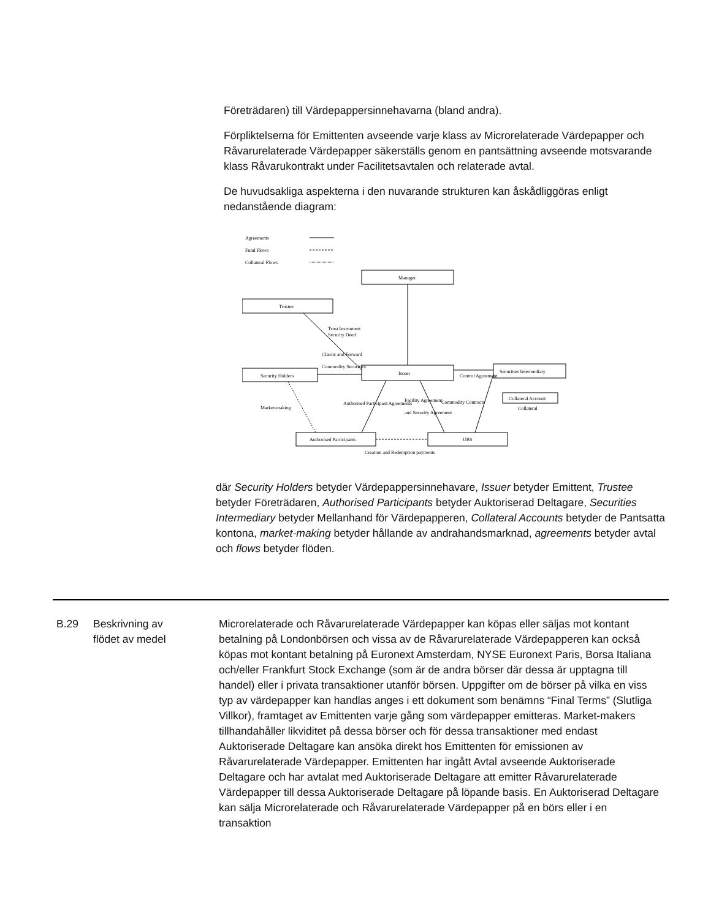Företrädaren) till Värdepappersinnehavarna (bland andra).
Förpliktelserna för Emittenten avseende varje klass av Microrelaterade Värdepapper och Råvarurelaterade Värdepapper säkerställs genom en pantsättning avseende motsvarande klass Råvarukontrakt under Facilitetsavtalen och relaterade avtal.
De huvudsakliga aspekterna i den nuvarande strukturen kan åskådliggöras enligt nedanstående diagram:
Agreements
Fund Flows
Collateral Flows
Manager
Trustee
Security Holders
Issuer
Securities Intermediary
Collateral Account
Authorised Participants
UBS
Trust Instrument
Security Deed
Classic and Forward
Commodity Securities
Market-making
Authorised Participant Agreements
Facility Agreement
and Security Agreement
Commodity Contracts
Control Agreement
Collateral
Creation and Redemption payments
där Security Holders betyder Värdepappersinnehavare, Issuer betyder Emittent, Trustee betyder Företrädaren, Authorised Participants betyder Auktoriserad Deltagare, Securities Intermediary betyder Mellanhand för Värdepapperen, Collateral Accounts betyder de Pantsatta kontona, market-making betyder hållande av andrahandsmarknad, agreements betyder avtal och flows betyder flöden.
B.29 Beskrivning av
flödet av medel
Microrelaterade och Råvarurelaterade Värdepapper kan köpas eller säljas mot kontant betalning på Londonbörsen och vissa av de Råvarurelaterade Värdepapperen kan också köpas mot kontant betalning på Euronext Amsterdam, NYSE Euronext Paris, Borsa Italiana och/eller Frankfurt Stock Exchange (som är de andra börser där dessa är upptagna till handel) eller i privata transaktioner utanför börsen. Uppgifter om de börser på vilka en viss typ av värdepapper kan handlas anges i ett dokument som benämns “Final Terms” (Slutliga Villkor), framtaget av Emittenten varje gång som värdepapper emitteras. Market-makers tillhandahåller likviditet på dessa börser och för dessa transaktioner med endast Auktoriserade Deltagare kan ansöka direkt hos Emittenten för emissionen av Råvarurelaterade Värdepapper. Emittenten har ingått Avtal avseende Auktoriserade Deltagare och har avtalat med Auktoriserade Deltagare att emitter Råvarurelaterade Värdepapper till dessa Auktoriserade Deltagare på löpande basis. En Auktoriserad Deltagare kan sälja Microrelaterade och Råvarurelaterade Värdepapper på en börs eller i en transaktion